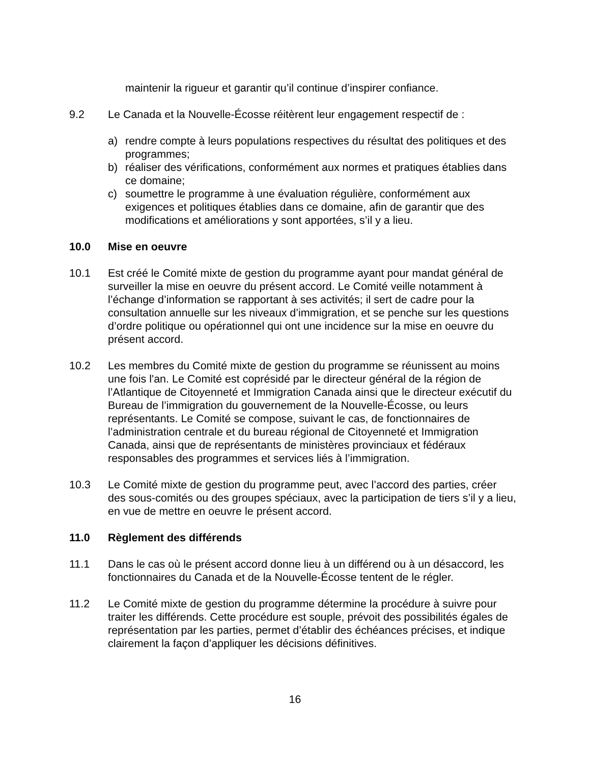maintenir la rigueur et garantir qu’il continue d’inspirer confiance.
9.2 Le Canada et la Nouvelle-Écosse réitèrent leur engagement respectif de :
a) rendre compte à leurs populations respectives du résultat des politiques et des programmes;
b) réaliser des vérifications, conformément aux normes et pratiques établies dans ce domaine;
c) soumettre le programme à une évaluation régulière, conformément aux exigences et politiques établies dans ce domaine, afin de garantir que des modifications et améliorations y sont apportées, s’il y a lieu.
10.0 Mise en oeuvre
10.1 Est créé le Comité mixte de gestion du programme ayant pour mandat général de surveiller la mise en oeuvre du présent accord. Le Comité veille notamment à l’échange d’information se rapportant à ses activités; il sert de cadre pour la consultation annuelle sur les niveaux d’immigration, et se penche sur les questions d’ordre politique ou opérationnel qui ont une incidence sur la mise en oeuvre du présent accord.
10.2 Les membres du Comité mixte de gestion du programme se réunissent au moins une fois l'an. Le Comité est coprésidé par le directeur général de la région de l’Atlantique de Citoyenneté et Immigration Canada ainsi que le directeur exécutif du Bureau de l’immigration du gouvernement de la Nouvelle-Écosse, ou leurs représentants. Le Comité se compose, suivant le cas, de fonctionnaires de l’administration centrale et du bureau régional de Citoyenneté et Immigration Canada, ainsi que de représentants de ministères provinciaux et fédéraux responsables des programmes et services liés à l’immigration.
10.3 Le Comité mixte de gestion du programme peut, avec l’accord des parties, créer des sous-comités ou des groupes spéciaux, avec la participation de tiers s’il y a lieu, en vue de mettre en oeuvre le présent accord.
11.0 Règlement des différends
11.1 Dans le cas où le présent accord donne lieu à un différend ou à un désaccord, les fonctionnaires du Canada et de la Nouvelle-Écosse tentent de le régler.
11.2 Le Comité mixte de gestion du programme détermine la procédure à suivre pour traiter les différends. Cette procédure est souple, prévoit des possibilités égales de représentation par les parties, permet d’établir des échéances précises, et indique clairement la façon d’appliquer les décisions définitives.
16